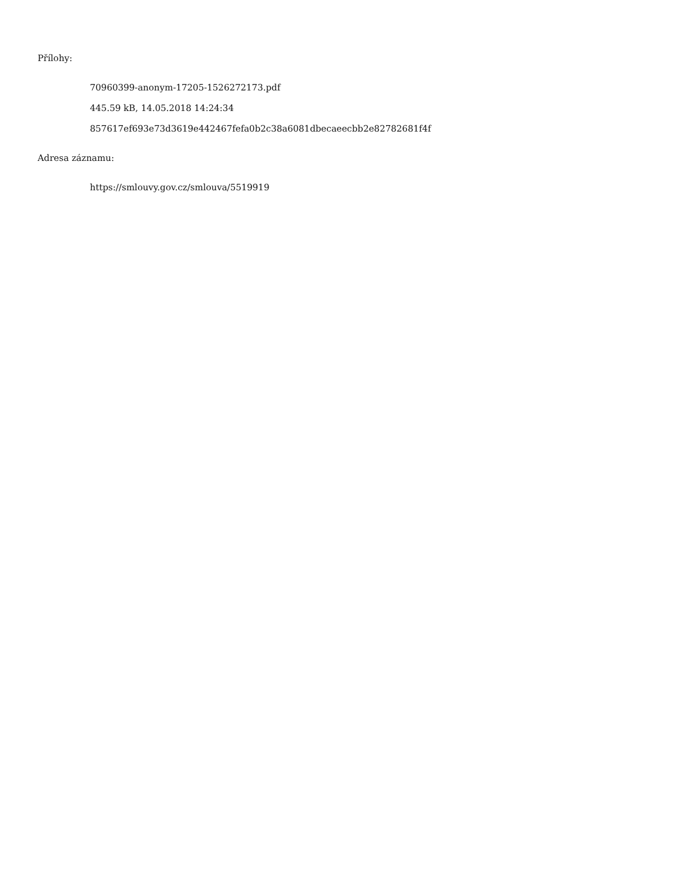Přílohy:
70960399-anonym-17205-1526272173.pdf
445.59 kB, 14.05.2018 14:24:34
857617ef693e73d3619e442467fefa0b2c38a6081dbecaeecbb2e82782681f4f
Adresa záznamu:
https://smlouvy.gov.cz/smlouva/5519919